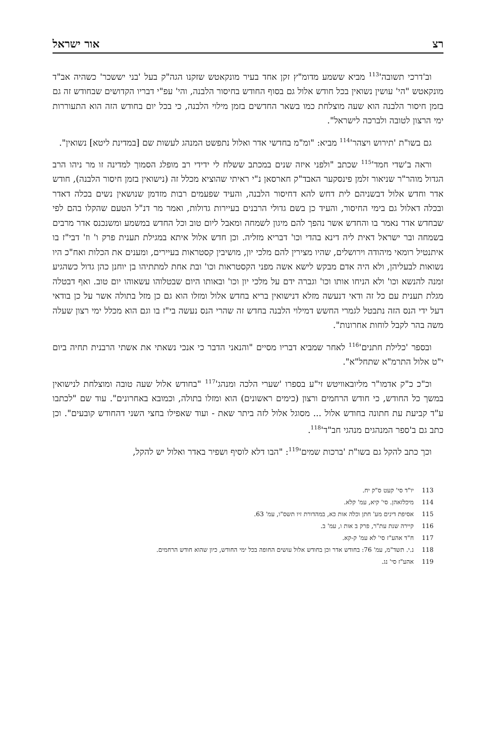רצ אור ישראל
וב'דרכי תשובה'<sup>113</sup> מביא ששמע מדומ"ץ זקן אחד בעיר מונקאטש שזקנו הגה"ק בעל 'בני יששכר' כשהיה אב"ד מונקאטש "הי' עושין נשואין בכל חודש אלול גם בסוף החודש בחיסור הלבנה, והי' עפ"י דבריו הקדושים שבחודש זה גם בזמן חיסור הלבנה הוא שעה מוצלחת כמו בשאר החדשים בזמן מילוי הלבנה, כי בכל יום בחודש הזה הוא התעוררות ימי הרצון לטובה ולברכה לישראל".
גם בשו"ת 'תירוש ויצהר'<sup>114</sup> מביא: "ומ"מ בחדשי אדר ואלול נתפשט המנהג לעשות שם [במדינת ליטא] נשואין".
וראה ב'שדי חמד'<sup>115</sup> שכתב "ולפני איזה שנים במכתב ששלח לי ידידי רב מופלג הסמוך למדינה זו מר ניהו הרב הגדול מוהר"ר שניאור זלמן פינסקער האבד"ק חארסאן נ"י ראיתי שהוציא מכלל זה (נישואין בזמן חיסור הלבנה), חודש אדר וחדש אלול דבשניהם לית דחש להא דחיסור הלבנה, והעיד שפעמים רבות מזדמן שנושאין נשים בכלה דאדר ובכלה דאלול גם בימי החיסור, והעיד כן בשם גדולי הרבנים בעיירות גדולות, ואמר מר דנ"ל הטעם שהקלו בהם לפי שבחדש אדר נאמר בו והחדש אשר נהפך להם מיגון לשמחה ומאבל ליום טוב וכל החדש במשמע ומשנכנס אדר מרבים בשמחה ובר ישראל דאית ליה דינא בהדי וכו' דבריא מזליה. וכן חדש אלול איתא במגילת תענית פרק ו' וז' דבי"ז בו איתנטיל רומאי מיהודה וירושלים, שהיו מצירין להם מלכי יון, מושיבין קסטראות בעיירים, ומענים את הכלות ואח"כ היו נשואות לבעליהן, ולא היה אדם מבקש לישא אשה מפני הקסטראות וכו' ובת אחת למתתיהו בן יוחנן כהן גדול כשהגיע זמנה להנשא וכו' ולא הניחו אותו וכו' וגברה ידם על מלכי יון וכו' ובאותו היום שבטלוהו עשאוהו יום טוב. ואף דבטלה מגלת תענית עם כל זה ודאי דנעשה מזלא דנישואין בריא בחדש אלול ומזלו הוא גם כן מזל בתולה אשר על כן בודאי דעל ידי הנס הזה נתבטל לגמרי החשש דמילוי הלבנה בחדש זה שהרי הנס נעשה בי"ז בו וגם הוא מכלל ימי רצון שעלה משה בהר לקבל לוחות אחרונות".
ובספר 'כלילת חתנים'<sup>116</sup> לאחר שמביא דבריו מסיים "והנאני הדבר כי אנכי נשאתי את אשתי הרבנית תחיה ביום י"ט אלול התרמ"א שתחל"א".
וכ"כ כ"ק אדמו"ר מליובאוויטש זי"ע בספרו 'שערי הלכה ומנהג'<sup>117</sup> "בחודש אלול שעה טובה ומוצלחת לנישואין במשך כל החודש, כי חודש הרחמים ורצון (כימים ראשונים) הוא ומזלו בתולה, וכמובא באחרונים". עוד שם "לכתבו ע"ד קביעת עת חתונה בחודש אלול ... מסוגל אלול לזה ביתר שאת - ועוד שאפילו בחצי השני דהחודש קובעים". וכן כתב גם ב'ספר המנהגים מנהגי חב"ד'<sup>118</sup>.
וכך כתב להקל גם בשו"ת 'ברכות שמים'<sup>119</sup>: "הבו דלא לוסיף ושפיר באדר ואלול יש להקל,
113 יו"ד סי' קעט ס"ק יח.
114 מיכלזאהן. סי' קיא, עמ' קלא.
115 אסיפת דינים מע' חתן וכלה אות כא, במהדורת זיו תשס"ו, עמ' 63.
116 קיירה שנת עת"ר, פרק ב אות ו, עמ' ב.
117 ח"ד אהע"ז סי' לא עמ' ק-קא.
118 נ.י. תשד"מ, עמ' 76: בחודש אדר וכן בחודש אלול עושים החופה בכל ימי החודש, כיון שהוא חודש הרחמים.
119 אהע"ז סי' נג.